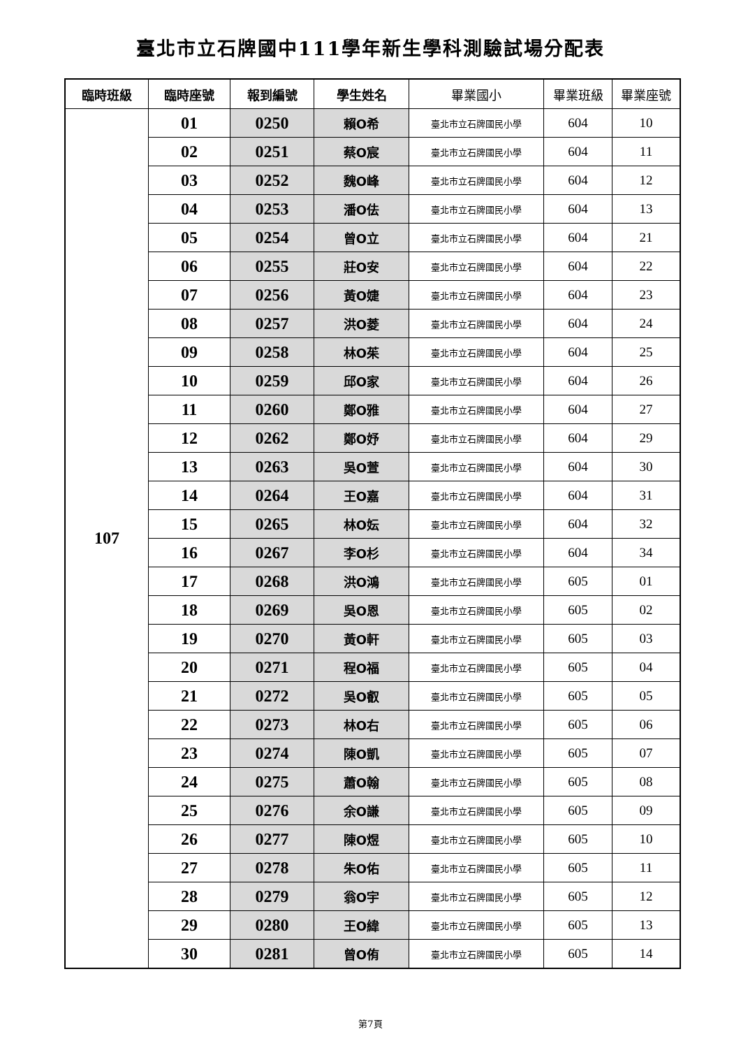臺北市立石牌國中111學年新生學科測驗試場分配表
| 臨時班級 | 臨時座號 | 報到編號 | 學生姓名 | 畢業國小 | 畢業班級 | 畢業座號 |
| --- | --- | --- | --- | --- | --- | --- |
| 107 | 01 | 0250 | 賴O希 | 臺北市立石牌國民小學 | 604 | 10 |
| | 02 | 0251 | 蔡O宸 | 臺北市立石牌國民小學 | 604 | 11 |
| | 03 | 0252 | 魏O峰 | 臺北市立石牌國民小學 | 604 | 12 |
| | 04 | 0253 | 潘O佉 | 臺北市立石牌國民小學 | 604 | 13 |
| | 05 | 0254 | 曾O立 | 臺北市立石牌國民小學 | 604 | 21 |
| | 06 | 0255 | 莊O安 | 臺北市立石牌國民小學 | 604 | 22 |
| | 07 | 0256 | 黃O婕 | 臺北市立石牌國民小學 | 604 | 23 |
| | 08 | 0257 | 洪O菱 | 臺北市立石牌國民小學 | 604 | 24 |
| | 09 | 0258 | 林O茱 | 臺北市立石牌國民小學 | 604 | 25 |
| | 10 | 0259 | 邱O家 | 臺北市立石牌國民小學 | 604 | 26 |
| | 11 | 0260 | 鄭O雅 | 臺北市立石牌國民小學 | 604 | 27 |
| | 12 | 0262 | 鄭O妤 | 臺北市立石牌國民小學 | 604 | 29 |
| | 13 | 0263 | 吳O萱 | 臺北市立石牌國民小學 | 604 | 30 |
| | 14 | 0264 | 王O嘉 | 臺北市立石牌國民小學 | 604 | 31 |
| | 15 | 0265 | 林O妘 | 臺北市立石牌國民小學 | 604 | 32 |
| | 16 | 0267 | 李O杉 | 臺北市立石牌國民小學 | 604 | 34 |
| | 17 | 0268 | 洪O鴻 | 臺北市立石牌國民小學 | 605 | 01 |
| | 18 | 0269 | 吳O恩 | 臺北市立石牌國民小學 | 605 | 02 |
| | 19 | 0270 | 黃O軒 | 臺北市立石牌國民小學 | 605 | 03 |
| | 20 | 0271 | 程O福 | 臺北市立石牌國民小學 | 605 | 04 |
| | 21 | 0272 | 吳O叡 | 臺北市立石牌國民小學 | 605 | 05 |
| | 22 | 0273 | 林O右 | 臺北市立石牌國民小學 | 605 | 06 |
| | 23 | 0274 | 陳O凱 | 臺北市立石牌國民小學 | 605 | 07 |
| | 24 | 0275 | 蕭O翰 | 臺北市立石牌國民小學 | 605 | 08 |
| | 25 | 0276 | 余O謙 | 臺北市立石牌國民小學 | 605 | 09 |
| | 26 | 0277 | 陳O煜 | 臺北市立石牌國民小學 | 605 | 10 |
| | 27 | 0278 | 朱O佑 | 臺北市立石牌國民小學 | 605 | 11 |
| | 28 | 0279 | 翁O宇 | 臺北市立石牌國民小學 | 605 | 12 |
| | 29 | 0280 | 王O緯 | 臺北市立石牌國民小學 | 605 | 13 |
| | 30 | 0281 | 曾O侑 | 臺北市立石牌國民小學 | 605 | 14 |
第7頁